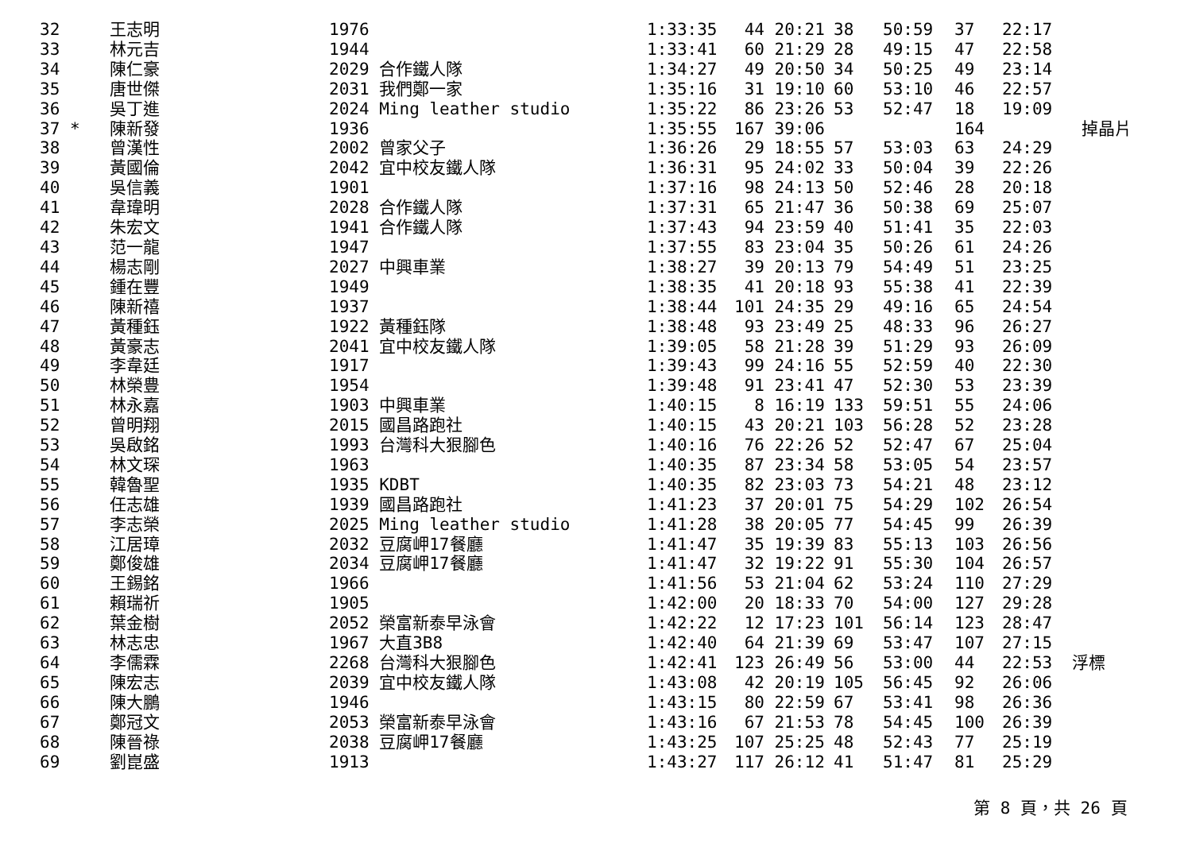| 32 | 王志明 | 1976 | 1:33:35 | 44 20:21 | 38 | 50:59 | 37 | 22:17 | |
| 33 | 林元吉 | 1944 | 1:33:41 | 60 21:29 | 28 | 49:15 | 47 | 22:58 | |
| 34 | 陳仁豪 | 2029 合作鐵人隊 | 1:34:27 | 49 20:50 | 34 | 50:25 | 49 | 23:14 | |
| 35 | 唐世傑 | 2031 我們鄭一家 | 1:35:16 | 31 19:10 | 60 | 53:10 | 46 | 22:57 | |
| 36 | 吳丁進 | 2024 Ming leather studio | 1:35:22 | 86 23:26 | 53 | 52:47 | 18 | 19:09 | |
| 37 * | 陳新發 | 1936 | 1:35:55 | 167 39:06 | | | 164 | | 掉晶片 |
| 38 | 曾漢性 | 2002 曾家父子 | 1:36:26 | 29 18:55 | 57 | 53:03 | 63 | 24:29 | |
| 39 | 黃國倫 | 2042 宜中校友鐵人隊 | 1:36:31 | 95 24:02 | 33 | 50:04 | 39 | 22:26 | |
| 40 | 吳信義 | 1901 | 1:37:16 | 98 24:13 | 50 | 52:46 | 28 | 20:18 | |
| 41 | 韋瑋明 | 2028 合作鐵人隊 | 1:37:31 | 65 21:47 | 36 | 50:38 | 69 | 25:07 | |
| 42 | 朱宏文 | 1941 合作鐵人隊 | 1:37:43 | 94 23:59 | 40 | 51:41 | 35 | 22:03 | |
| 43 | 范一龍 | 1947 | 1:37:55 | 83 23:04 | 35 | 50:26 | 61 | 24:26 | |
| 44 | 楊志剛 | 2027 中興車業 | 1:38:27 | 39 20:13 | 79 | 54:49 | 51 | 23:25 | |
| 45 | 鍾在豐 | 1949 | 1:38:35 | 41 20:18 | 93 | 55:38 | 41 | 22:39 | |
| 46 | 陳新禧 | 1937 | 1:38:44 | 101 24:35 | 29 | 49:16 | 65 | 24:54 | |
| 47 | 黃種鈺 | 1922 黃種鈺隊 | 1:38:48 | 93 23:49 | 25 | 48:33 | 96 | 26:27 | |
| 48 | 黃豪志 | 2041 宜中校友鐵人隊 | 1:39:05 | 58 21:28 | 39 | 51:29 | 93 | 26:09 | |
| 49 | 李韋廷 | 1917 | 1:39:43 | 99 24:16 | 55 | 52:59 | 40 | 22:30 | |
| 50 | 林榮豊 | 1954 | 1:39:48 | 91 23:41 | 47 | 52:30 | 53 | 23:39 | |
| 51 | 林永嘉 | 1903 中興車業 | 1:40:15 | 8 16:19 | 133 | 59:51 | 55 | 24:06 | |
| 52 | 曾明翔 | 2015 國昌路跑社 | 1:40:15 | 43 20:21 | 103 | 56:28 | 52 | 23:28 | |
| 53 | 吳啟銘 | 1993 台灣科大狠腳色 | 1:40:16 | 76 22:26 | 52 | 52:47 | 67 | 25:04 | |
| 54 | 林文琛 | 1963 | 1:40:35 | 87 23:34 | 58 | 53:05 | 54 | 23:57 | |
| 55 | 韓魯聖 | 1935 KDBT | 1:40:35 | 82 23:03 | 73 | 54:21 | 48 | 23:12 | |
| 56 | 任志雄 | 1939 國昌路跑社 | 1:41:23 | 37 20:01 | 75 | 54:29 | 102 | 26:54 | |
| 57 | 李志榮 | 2025 Ming leather studio | 1:41:28 | 38 20:05 | 77 | 54:45 | 99 | 26:39 | |
| 58 | 江居璋 | 2032 豆腐岬17餐廳 | 1:41:47 | 35 19:39 | 83 | 55:13 | 103 | 26:56 | |
| 59 | 鄭俊雄 | 2034 豆腐岬17餐廳 | 1:41:47 | 32 19:22 | 91 | 55:30 | 104 | 26:57 | |
| 60 | 王錫銘 | 1966 | 1:41:56 | 53 21:04 | 62 | 53:24 | 110 | 27:29 | |
| 61 | 賴瑞祈 | 1905 | 1:42:00 | 20 18:33 | 70 | 54:00 | 127 | 29:28 | |
| 62 | 葉金樹 | 2052 榮富新泰早泳會 | 1:42:22 | 12 17:23 | 101 | 56:14 | 123 | 28:47 | |
| 63 | 林志忠 | 1967 大直3B8 | 1:42:40 | 64 21:39 | 69 | 53:47 | 107 | 27:15 | |
| 64 | 李儒霖 | 2268 台灣科大狠腳色 | 1:42:41 | 123 26:49 | 56 | 53:00 | 44 | 22:53 | 浮標 |
| 65 | 陳宏志 | 2039 宜中校友鐵人隊 | 1:43:08 | 42 20:19 | 105 | 56:45 | 92 | 26:06 | |
| 66 | 陳大鵬 | 1946 | 1:43:15 | 80 22:59 | 67 | 53:41 | 98 | 26:36 | |
| 67 | 鄭冠文 | 2053 榮富新泰早泳會 | 1:43:16 | 67 21:53 | 78 | 54:45 | 100 | 26:39 | |
| 68 | 陳晉祿 | 2038 豆腐岬17餐廳 | 1:43:25 | 107 25:25 | 48 | 52:43 | 77 | 25:19 | |
| 69 | 劉崑盛 | 1913 | 1:43:27 | 117 26:12 | 41 | 51:47 | 81 | 25:29 | |
第 8 頁，共 26 頁